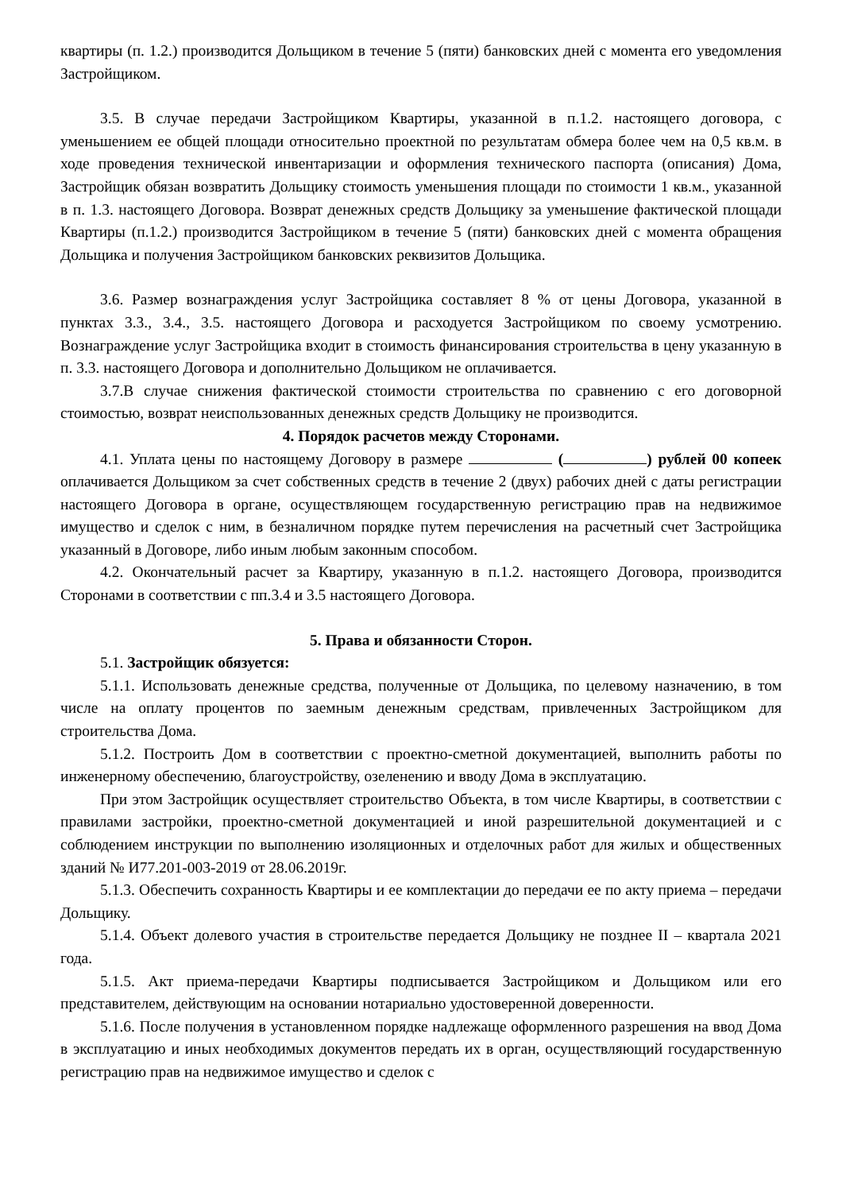квартиры (п. 1.2.) производится Дольщиком в течение 5 (пяти) банковских дней с момента его уведомления Застройщиком.
3.5. В случае передачи Застройщиком Квартиры, указанной в п.1.2. настоящего договора, с уменьшением ее общей площади относительно проектной по результатам обмера более чем на 0,5 кв.м. в ходе проведения технической инвентаризации и оформления технического паспорта (описания) Дома, Застройщик обязан возвратить Дольщику стоимость уменьшения площади по стоимости 1 кв.м., указанной в п. 1.3. настоящего Договора. Возврат денежных средств Дольщику за уменьшение фактической площади Квартиры (п.1.2.) производится Застройщиком в течение 5 (пяти) банковских дней с момента обращения Дольщика и получения Застройщиком банковских реквизитов Дольщика.
3.6. Размер вознаграждения услуг Застройщика составляет 8 % от цены Договора, указанной в пунктах 3.3., 3.4., 3.5. настоящего Договора и расходуется Застройщиком по своему усмотрению. Вознаграждение услуг Застройщика входит в стоимость финансирования строительства в цену указанную в п. 3.3. настоящего Договора и дополнительно Дольщиком не оплачивается.
3.7.В случае снижения фактической стоимости строительства по сравнению с его договорной стоимостью, возврат неиспользованных денежных средств Дольщику не производится.
4. Порядок расчетов между Сторонами.
4.1. Уплата цены по настоящему Договору в размере ( ) рублей 00 копеек оплачивается Дольщиком за счет собственных средств в течение 2 (двух) рабочих дней с даты регистрации настоящего Договора в органе, осуществляющем государственную регистрацию прав на недвижимое имущество и сделок с ним, в безналичном порядке путем перечисления на расчетный счет Застройщика указанный в Договоре, либо иным любым законным способом.
4.2. Окончательный расчет за Квартиру, указанную в п.1.2. настоящего Договора, производится Сторонами в соответствии с пп.3.4 и 3.5 настоящего Договора.
5. Права и обязанности Сторон.
5.1. Застройщик обязуется:
5.1.1. Использовать денежные средства, полученные от Дольщика, по целевому назначению, в том числе на оплату процентов по заемным денежным средствам, привлеченных Застройщиком для строительства Дома.
5.1.2. Построить Дом в соответствии с проектно-сметной документацией, выполнить работы по инженерному обеспечению, благоустройству, озеленению и вводу Дома в эксплуатацию.
При этом Застройщик осуществляет строительство Объекта, в том числе Квартиры, в соответствии с правилами застройки, проектно-сметной документацией и иной разрешительной документацией и с соблюдением инструкции по выполнению изоляционных и отделочных работ для жилых и общественных зданий № И77.201-003-2019 от 28.06.2019г.
5.1.3. Обеспечить сохранность Квартиры и ее комплектации до передачи ее по акту приема – передачи Дольщику.
5.1.4. Объект долевого участия в строительстве передается Дольщику не позднее II – квартала 2021 года.
5.1.5. Акт приема-передачи Квартиры подписывается Застройщиком и Дольщиком или его представителем, действующим на основании нотариально удостоверенной доверенности.
5.1.6. После получения в установленном порядке надлежаще оформленного разрешения на ввод Дома в эксплуатацию и иных необходимых документов передать их в орган, осуществляющий государственную регистрацию прав на недвижимое имущество и сделок с